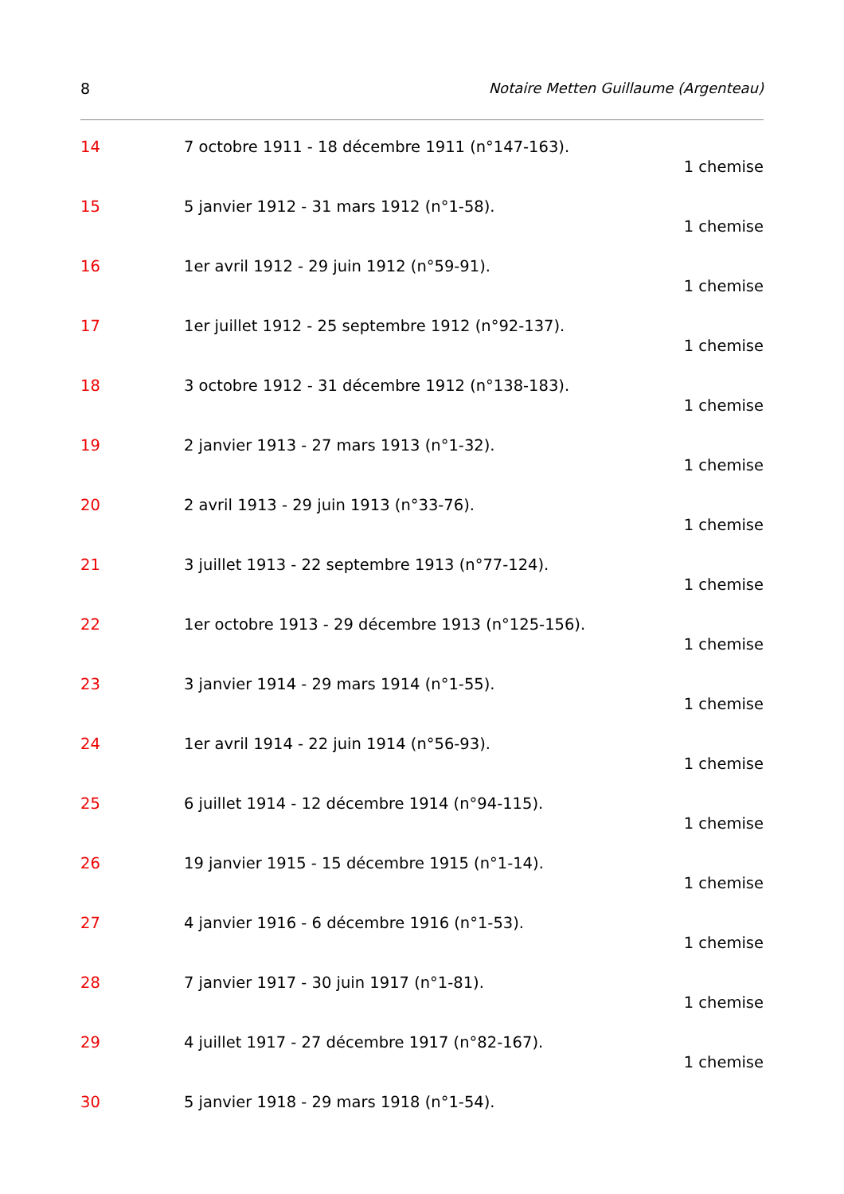8 Notaire Metten Guillaume (Argenteau)
14 7 octobre 1911 - 18 décembre 1911 (n°147-163).
1 chemise
15 5 janvier 1912 - 31 mars 1912 (n°1-58).
1 chemise
16 1er avril 1912 - 29 juin 1912 (n°59-91).
1 chemise
17 1er juillet 1912 - 25 septembre 1912 (n°92-137).
1 chemise
18 3 octobre 1912 - 31 décembre 1912 (n°138-183).
1 chemise
19 2 janvier 1913 - 27 mars 1913 (n°1-32).
1 chemise
20 2 avril 1913 - 29 juin 1913 (n°33-76).
1 chemise
21 3 juillet 1913 - 22 septembre 1913 (n°77-124).
1 chemise
22 1er octobre 1913 - 29 décembre 1913 (n°125-156).
1 chemise
23 3 janvier 1914 - 29 mars 1914 (n°1-55).
1 chemise
24 1er avril 1914 - 22 juin 1914 (n°56-93).
1 chemise
25 6 juillet 1914 - 12 décembre 1914 (n°94-115).
1 chemise
26 19 janvier 1915 - 15 décembre 1915 (n°1-14).
1 chemise
27 4 janvier 1916 - 6 décembre 1916 (n°1-53).
1 chemise
28 7 janvier 1917 - 30 juin 1917 (n°1-81).
1 chemise
29 4 juillet 1917 - 27 décembre 1917 (n°82-167).
1 chemise
30 5 janvier 1918 - 29 mars 1918 (n°1-54).